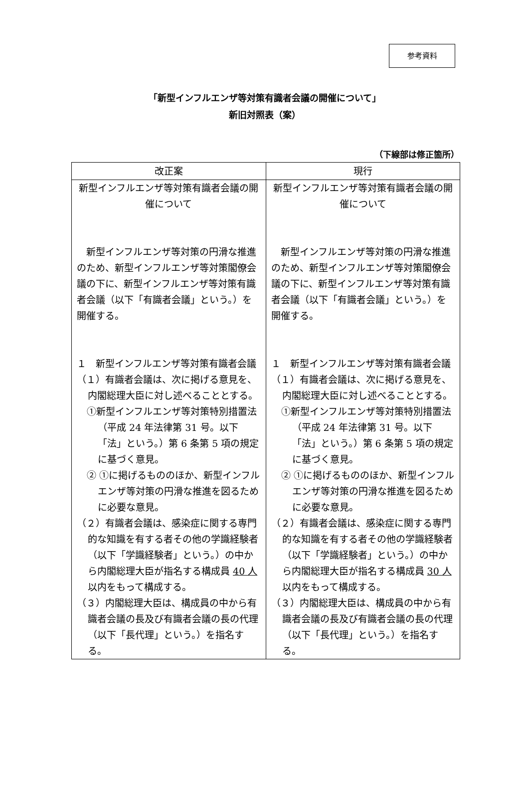参考資料
「新型インフルエンザ等対策有識者会議の開催について」
新旧対照表（案）
（下線部は修正箇所）
| 改正案 | 現行 |
| --- | --- |
| 新型インフルエンザ等対策有識者会議の開催について 新型インフルエンザ等対策の円滑な推進のため、新型インフルエンザ等対策閣僚会議の下に、新型インフルエンザ等対策有識者会議（以下「有識者会議」という。）を開催する。 １ 新型インフルエンザ等対策有識者会議 （１）有識者会議は、次に掲げる意見を、内閣総理大臣に対し述べることとする。 ①新型インフルエンザ等対策特別措置法（平成 24 年法律第 31 号。以下「法」という。）第 6 条第 5 項の規定に基づく意見。 ② ①に掲げるもののほか、新型インフルエンザ等対策の円滑な推進を図るために必要な意見。 （２）有識者会議は、感染症に関する専門的な知識を有する者その他の学識経験者（以下「学識経験者」という。）の中から内閣総理大臣が指名する構成員 40 人 以内をもって構成する。 （３）内閣総理大臣は、構成員の中から有識者会議の長及び有識者会議の長の代理（以下「長代理」という。）を指名する。 | 新型インフルエンザ等対策有識者会議の開催について 新型インフルエンザ等対策の円滑な推進のため、新型インフルエンザ等対策閣僚会議の下に、新型インフルエンザ等対策有識者会議（以下「有識者会議」という。）を開催する。 １ 新型インフルエンザ等対策有識者会議 （１）有識者会議は、次に掲げる意見を、内閣総理大臣に対し述べることとする。 ①新型インフルエンザ等対策特別措置法（平成 24 年法律第 31 号。以下「法」という。）第 6 条第 5 項の規定に基づく意見。 ② ①に掲げるもののほか、新型インフルエンザ等対策の円滑な推進を図るために必要な意見。 （２）有識者会議は、感染症に関する専門的な知識を有する者その他の学識経験者（以下「学識経験者」という。）の中から内閣総理大臣が指名する構成員 30 人 以内をもって構成する。 （３）内閣総理大臣は、構成員の中から有識者会議の長及び有識者会議の長の代理（以下「長代理」という。）を指名する。 |